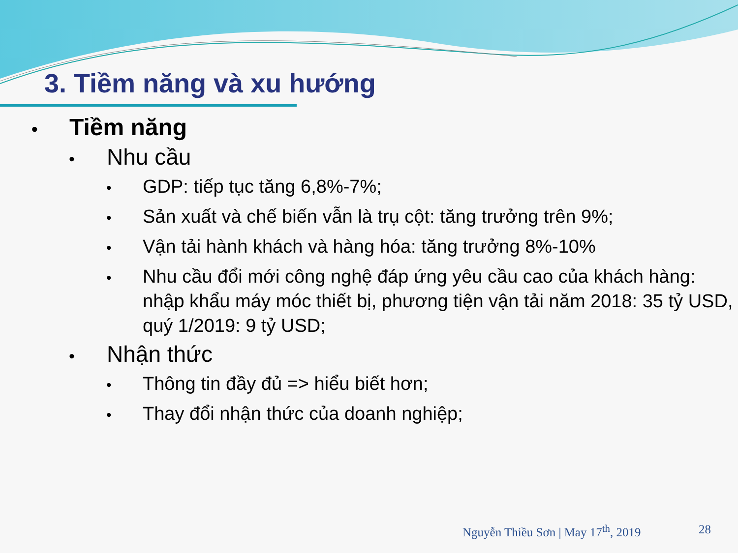3. Tiềm năng và xu hướng
• Tiềm năng
• Nhu cầu
• GDP: tiếp tục tăng 6,8%-7%;
• Sản xuất và chế biến vẫn là trụ cột: tăng trưởng trên 9%;
• Vận tải hành khách và hàng hóa: tăng trưởng 8%-10%
• Nhu cầu đổi mới công nghệ đáp ứng yêu cầu cao của khách hàng: nhập khẩu máy móc thiết bị, phương tiện vận tải năm 2018: 35 tỷ USD, quý 1/2019: 9 tỷ USD;
• Nhận thức
• Thông tin đầy đủ => hiểu biết hơn;
• Thay đổi nhận thức của doanh nghiệp;
Nguyễn Thiều Sơn | May 17<sup>th</sup>, 2019 28